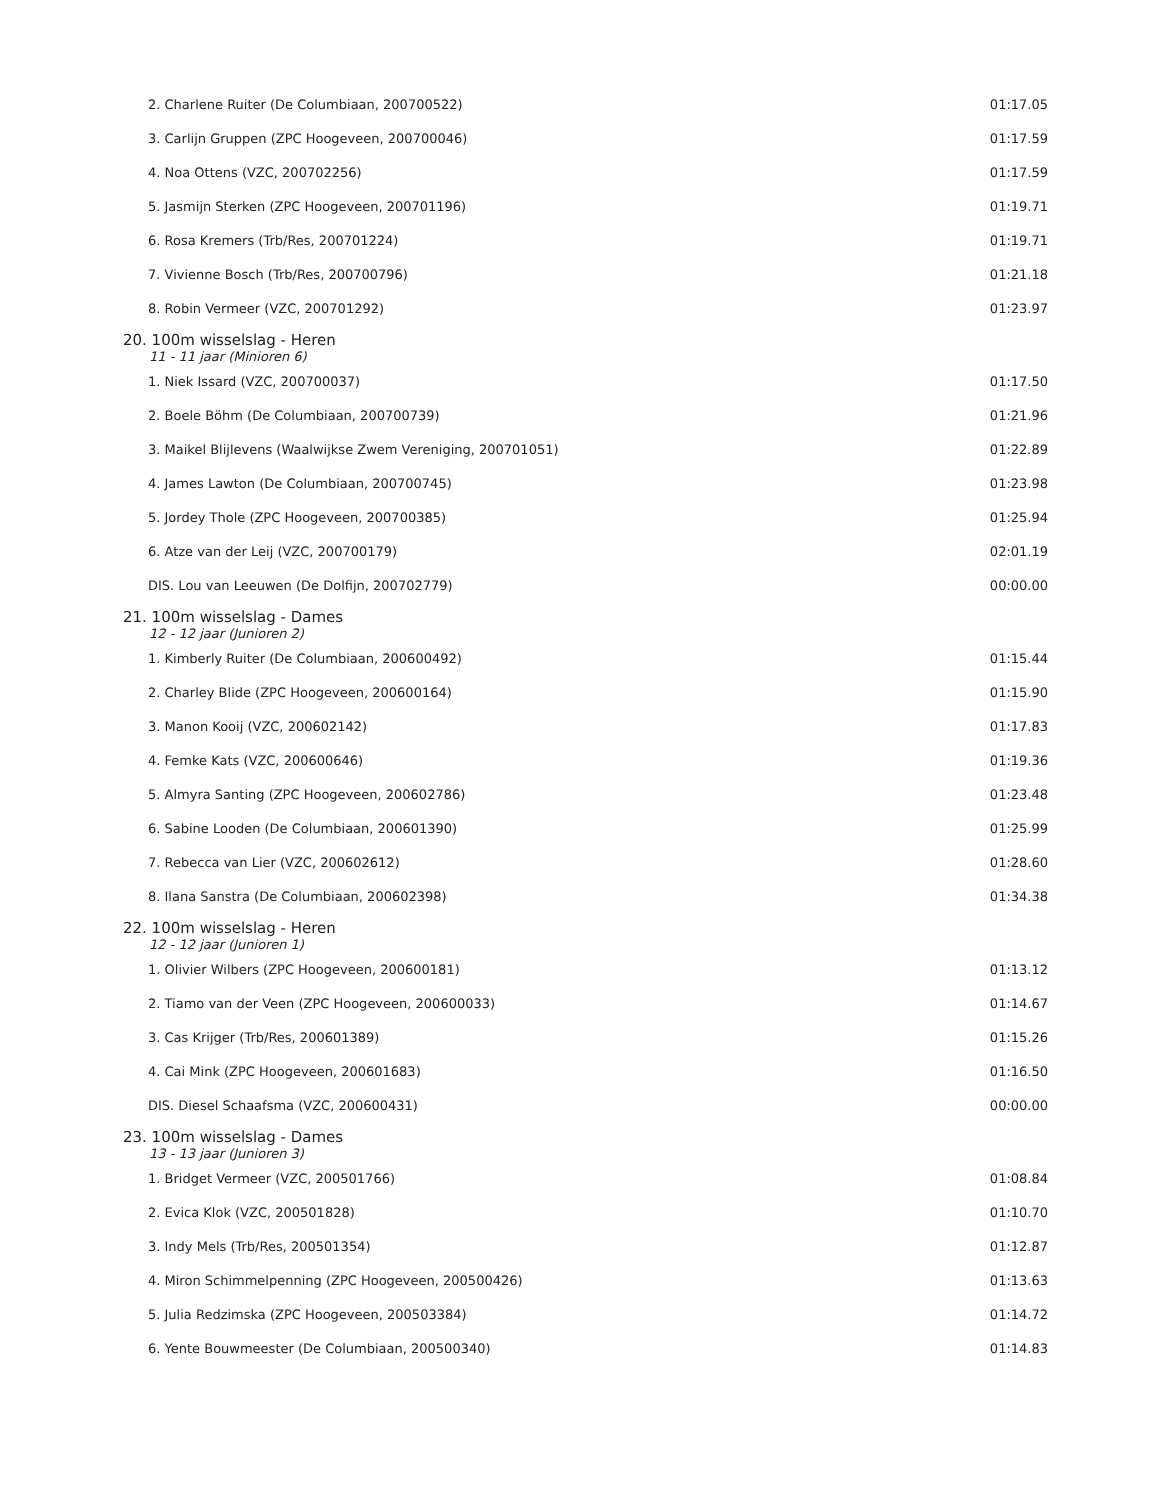| 2. Charlene Ruiter (De Columbiaan, 200700522) | 01:17.05 |
| 3. Carlijn Gruppen (ZPC Hoogeveen, 200700046) | 01:17.59 |
| 4. Noa Ottens (VZC, 200702256) | 01:17.59 |
| 5. Jasmijn Sterken (ZPC Hoogeveen, 200701196) | 01:19.71 |
| 6. Rosa Kremers (Trb/Res, 200701224) | 01:19.71 |
| 7. Vivienne Bosch (Trb/Res, 200700796) | 01:21.18 |
| 8. Robin Vermeer (VZC, 200701292) | 01:23.97 |
| 20. 100m wisselslag - Heren | |
| 11 - 11 jaar (Minioren 6) | |
| 1. Niek Issard (VZC, 200700037) | 01:17.50 |
| 2. Boele Böhm (De Columbiaan, 200700739) | 01:21.96 |
| 3. Maikel Blijlevens (Waalwijkse Zwem Vereniging, 200701051) | 01:22.89 |
| 4. James Lawton (De Columbiaan, 200700745) | 01:23.98 |
| 5. Jordey Thole (ZPC Hoogeveen, 200700385) | 01:25.94 |
| 6. Atze van der Leij (VZC, 200700179) | 02:01.19 |
| DIS. Lou van Leeuwen (De Dolfijn, 200702779) | 00:00.00 |
| 21. 100m wisselslag - Dames | |
| 12 - 12 jaar (Junioren 2) | |
| 1. Kimberly Ruiter (De Columbiaan, 200600492) | 01:15.44 |
| 2. Charley Blide (ZPC Hoogeveen, 200600164) | 01:15.90 |
| 3. Manon Kooij (VZC, 200602142) | 01:17.83 |
| 4. Femke Kats (VZC, 200600646) | 01:19.36 |
| 5. Almyra Santing (ZPC Hoogeveen, 200602786) | 01:23.48 |
| 6. Sabine Looden (De Columbiaan, 200601390) | 01:25.99 |
| 7. Rebecca van Lier (VZC, 200602612) | 01:28.60 |
| 8. Ilana Sanstra (De Columbiaan, 200602398) | 01:34.38 |
| 22. 100m wisselslag - Heren | |
| 12 - 12 jaar (Junioren 1) | |
| 1. Olivier Wilbers (ZPC Hoogeveen, 200600181) | 01:13.12 |
| 2. Tiamo van der Veen (ZPC Hoogeveen, 200600033) | 01:14.67 |
| 3. Cas Krijger (Trb/Res, 200601389) | 01:15.26 |
| 4. Cai Mink (ZPC Hoogeveen, 200601683) | 01:16.50 |
| DIS. Diesel Schaafsma (VZC, 200600431) | 00:00.00 |
| 23. 100m wisselslag - Dames | |
| 13 - 13 jaar (Junioren 3) | |
| 1. Bridget Vermeer (VZC, 200501766) | 01:08.84 |
| 2. Evica Klok (VZC, 200501828) | 01:10.70 |
| 3. Indy Mels (Trb/Res, 200501354) | 01:12.87 |
| 4. Miron Schimmelpenning (ZPC Hoogeveen, 200500426) | 01:13.63 |
| 5. Julia Redzimska (ZPC Hoogeveen, 200503384) | 01:14.72 |
| 6. Yente Bouwmeester (De Columbiaan, 200500340) | 01:14.83 |